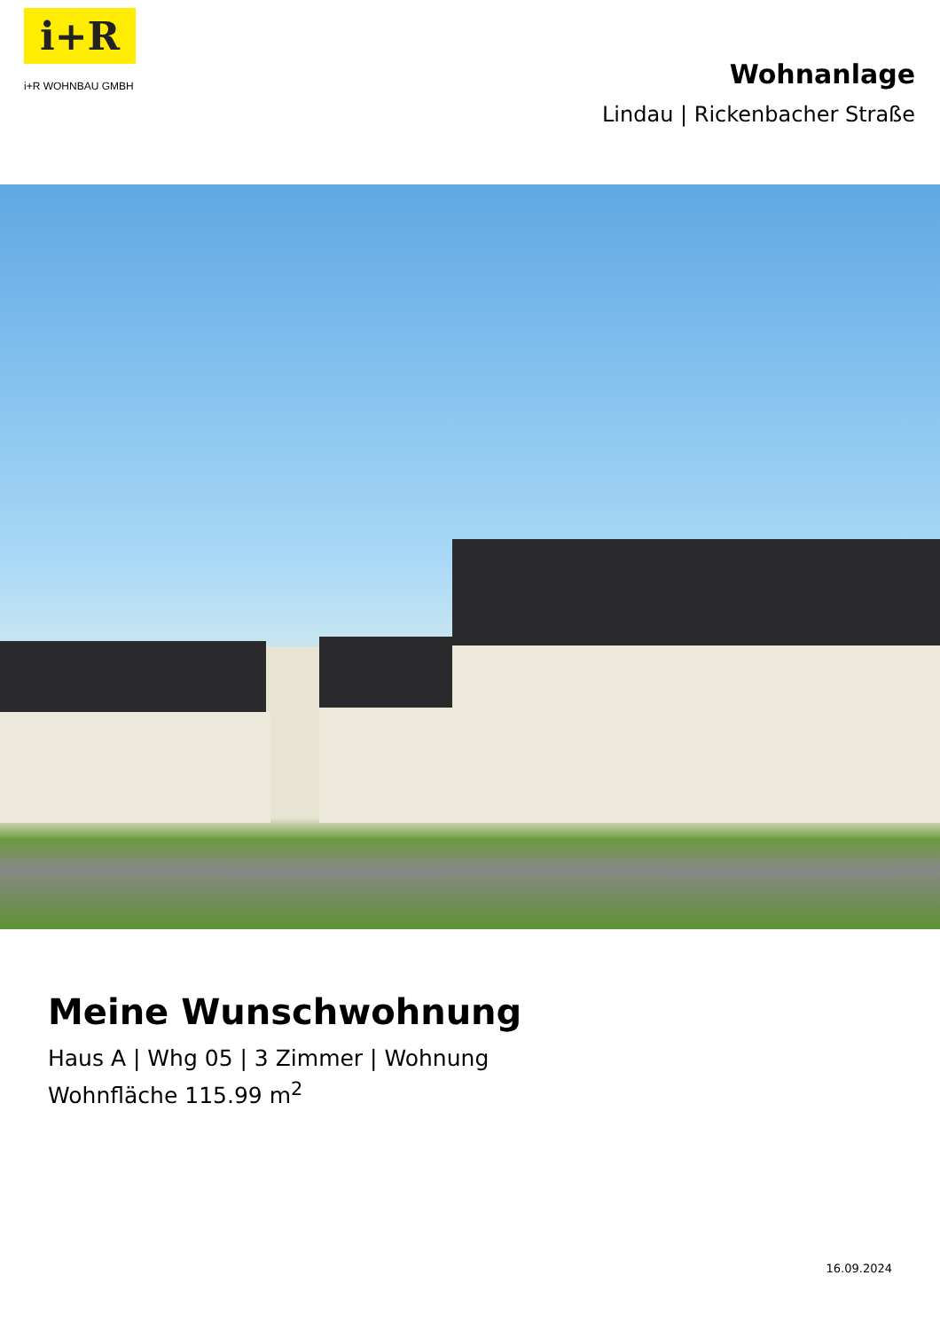i+R
i+R WOHNBAU GMBH
Wohnanlage
Lindau | Rickenbacher Straße
Meine Wunschwohnung
Haus A | Whg 05 | 3 Zimmer | Wohnung
Wohnfläche 115.99 m<sup>2</sup>
16.09.2024